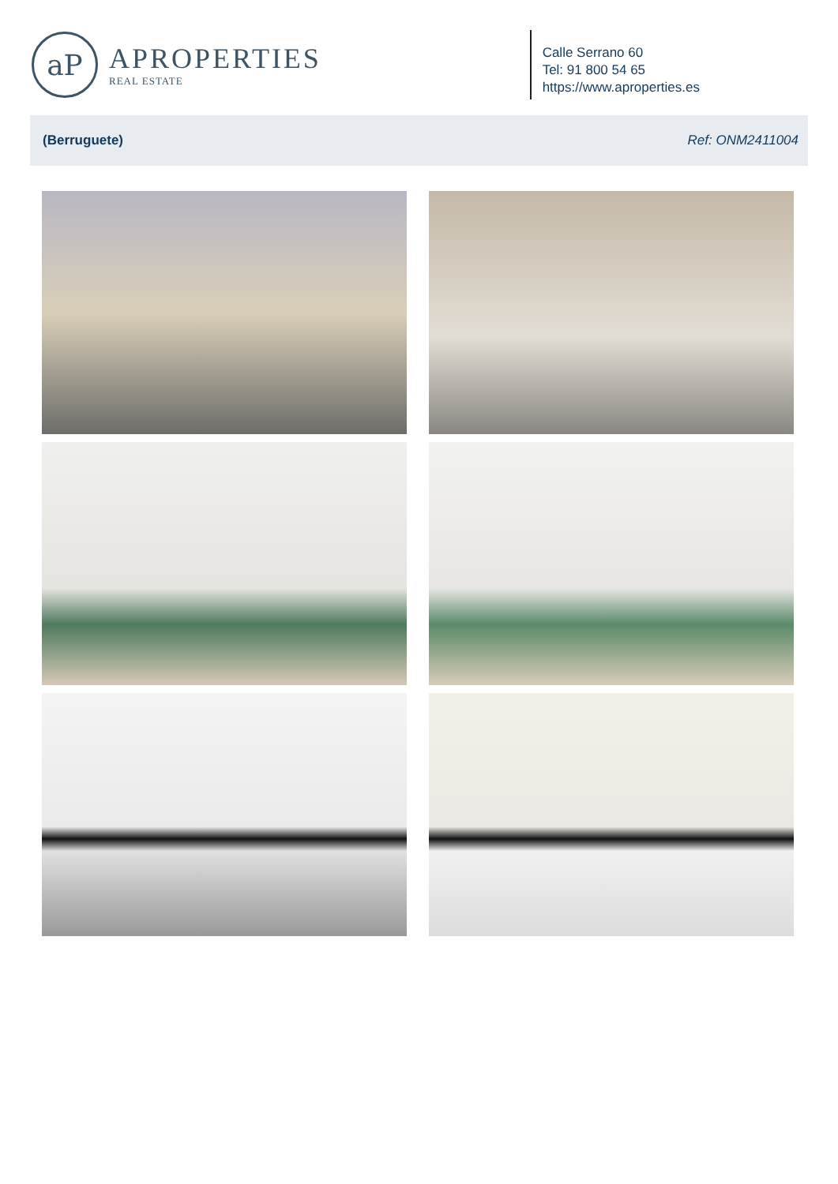aP
APROPERTIES
REAL ESTATE
Calle Serrano 60
Tel: 91 800 54 65
https://www.aproperties.es
(Berruguete) Ref: ONM2411004